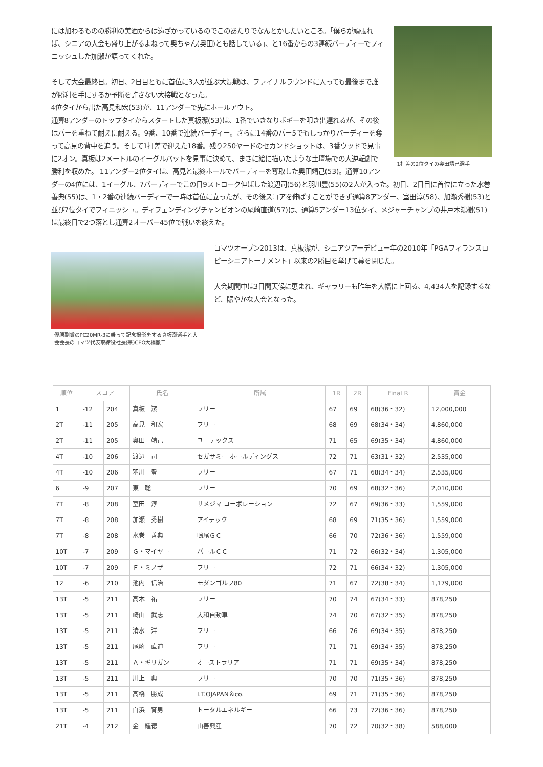1打差の2位タイの奥田靖己選手
には加わるものの勝利の美酒からは遠ざかっているのでこのあたりでなんとかしたいところ。「僕らが頑張れば、シニアの大会も盛り上がるよねって奥ちゃん(奥田)とも話している」、と16番からの3連続バーディーでフィニッシュした加瀬が語ってくれた。
そして大会最終日。初日、2日目ともに首位に3人が並ぶ大混戦は、ファイナルラウンドに入っても最後まで誰が勝利を手にするか予断を許さない大接戦となった。
4位タイから出た高見和宏(53)が、11アンダーで先にホールアウト。
通算8アンダーのトップタイからスタートした真板潔(53)は、1番でいきなりボギーを叩き出遅れるが、その後はパーを重ねて耐えに耐える。9番、10番で連続バーディー。さらに14番のパー5でもしっかりバーディーを奪って高見の背中を追う。そして1打差で迎えた18番。残り250ヤードのセカンドショットは、3番ウッドで見事に2オン。真板は2メートルのイーグルパットを見事に決めて、まさに絵に描いたような土壇場での大逆転劇で勝利を収めた。 11アンダー2位タイは、高見と最終ホールでバーディーを奪取した奥田靖己(53)。通算10アンダーの4位には、1イーグル、7バーディーでこの日9ストローク伸ばした渡辺司(56)と羽川豊(55)の2人が入った。初日、2日目に首位に立った水巻善典(55)は、1・2番の連続バーディーで一時は首位に立ったが、その後スコアを伸ばすことができず通算8アンダー、室田淳(58)、加瀬秀樹(53)と並び7位タイでフィニッシュ。ディフェンディングチャンピオンの尾崎直道(57)は、通算5アンダー13位タイ、メジャーチャンプの井戸木鴻樹(51)は最終日で2つ落とし通算2オーバー45位で戦いを終えた。
優勝副賞のPC20MR-3に乗って記念撮影をする真板潔選手と大会会長のコマツ代表取締役社長(兼)CEO大橋徹二
コマツオープン2013は、真板潔が、シニアツアーデビュー年の2010年「PGAフィランスロピーシニアトーナメント」以来の2勝目を挙げて幕を閉じた。
大会期間中は3日間天候に恵まれ、ギャラリーも昨年を大幅に上回る、4,434人を記録するなど、賑やかな大会となった。
| 順位 | スコア | | 氏名 | 所属 | 1R | 2R | Final R | 賞金 |
| --- | --- | --- | --- | --- | --- | --- | --- | --- |
| 1 | -12 | 204 | 真板 潔 | フリー | 67 | 69 | 68(36・32) | 12,000,000 |
| 2T | -11 | 205 | 高見 和宏 | フリー | 68 | 69 | 68(34・34) | 4,860,000 |
| 2T | -11 | 205 | 奥田 靖己 | ユニテックス | 71 | 65 | 69(35・34) | 4,860,000 |
| 4T | -10 | 206 | 渡辺 司 | セガサミー ホールディングス | 72 | 71 | 63(31・32) | 2,535,000 |
| 4T | -10 | 206 | 羽川 豊 | フリー | 67 | 71 | 68(34・34) | 2,535,000 |
| 6 | -9 | 207 | 東 聡 | フリー | 70 | 69 | 68(32・36) | 2,010,000 |
| 7T | -8 | 208 | 室田 淳 | サメジマ コーポレーション | 72 | 67 | 69(36・33) | 1,559,000 |
| 7T | -8 | 208 | 加瀬 秀樹 | アイテック | 68 | 69 | 71(35・36) | 1,559,000 |
| 7T | -8 | 208 | 水巻 善典 | 鳴尾ＧＣ | 66 | 70 | 72(36・36) | 1,559,000 |
| 10T | -7 | 209 | Ｇ・マイヤー | パールＣＣ | 71 | 72 | 66(32・34) | 1,305,000 |
| 10T | -7 | 209 | Ｆ・ミノザ | フリー | 72 | 71 | 66(34・32) | 1,305,000 |
| 12 | -6 | 210 | 池内 信治 | モダンゴルフ80 | 71 | 67 | 72(38・34) | 1,179,000 |
| 13T | -5 | 211 | 高木 祐二 | フリー | 70 | 74 | 67(34・33) | 878,250 |
| 13T | -5 | 211 | 崎山 武志 | 大和自動車 | 74 | 70 | 67(32・35) | 878,250 |
| 13T | -5 | 211 | 清水 洋一 | フリー | 66 | 76 | 69(34・35) | 878,250 |
| 13T | -5 | 211 | 尾崎 直道 | フリー | 71 | 71 | 69(34・35) | 878,250 |
| 13T | -5 | 211 | Ａ・ギリガン | オーストラリア | 71 | 71 | 69(35・34) | 878,250 |
| 13T | -5 | 211 | 川上 典一 | フリー | 70 | 70 | 71(35・36) | 878,250 |
| 13T | -5 | 211 | 髙橋 勝成 | I.T.OJAPAN＆co. | 69 | 71 | 71(35・36) | 878,250 |
| 13T | -5 | 211 | 白浜 育男 | トータルエネルギー | 66 | 73 | 72(36・36) | 878,250 |
| 21T | -4 | 212 | 金 鍾徳 | 山善興産 | 70 | 72 | 70(32・38) | 588,000 |